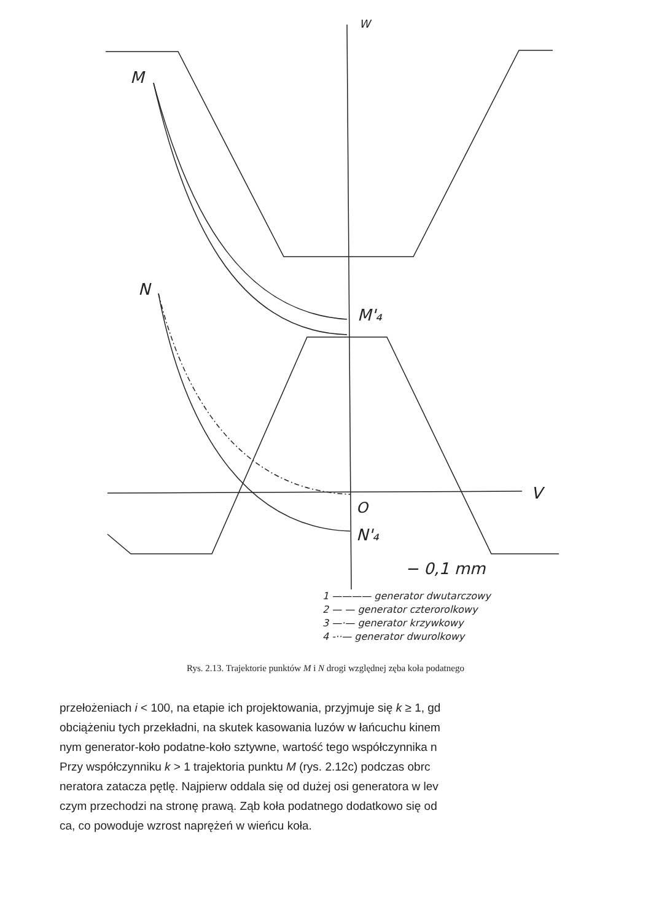W
M
N
M'₄
O
N'₄
V
− 0,1 mm
1 ———— generator dwutarczowy
2 — — generator czterorolkowy
3 —·— generator krzywkowy
4 -··— generator dwurolkowy
Rys. 2.13. Trajektorie punktów M i N drogi względnej zęba koła podatnego
przełożeniach i < 100, na etapie ich projektowania, przyjmuje się k ≥ 1, gd
obciążeniu tych przekładni, na skutek kasowania luzów w łańcuchu kinem
nym generator-koło podatne-koło sztywne, wartość tego współczynnika n
Przy współczynniku k > 1 trajektoria punktu M (rys. 2.12c) podczas obrc
neratora zatacza pętlę. Najpierw oddala się od dużej osi generatora w lev
czym przechodzi na stronę prawą. Ząb koła podatnego dodatkowo się od
ca, co powoduje wzrost naprężeń w wieńcu koła.